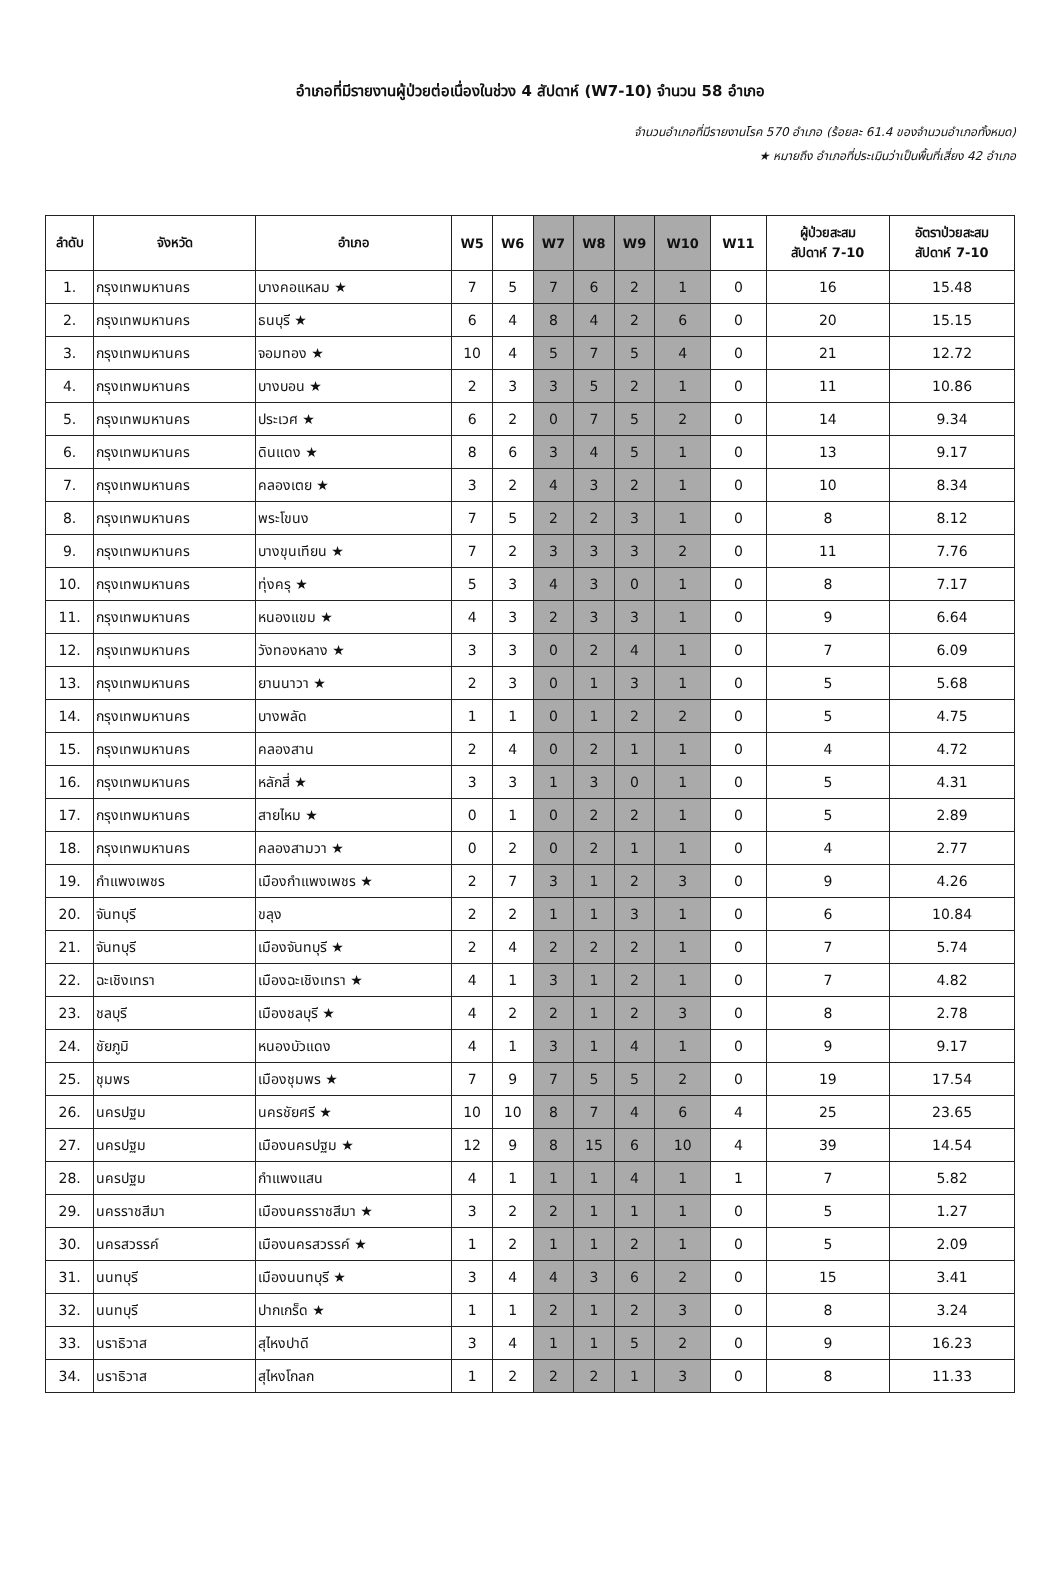อำเภอที่มีรายงานผู้ป่วยต่อเนื่องในช่วง 4 สัปดาห์ (W7-10) จำนวน 58 อำเภอ
จำนวนอำเภอที่มีรายงานโรค 570 อำเภอ (ร้อยละ 61.4 ของจำนวนอำเภอทั้งหมด)
★ หมายถึง อำเภอที่ประเมินว่าเป็นพื้นที่เสี่ยง 42 อำเภอ
| ลำดับ | จังหวัด | อำเภอ | W5 | W6 | W7 | W8 | W9 | W10 | W11 | ผู้ป่วยสะสม สัปดาห์ 7-10 | อัตราป่วยสะสม สัปดาห์ 7-10 |
| --- | --- | --- | --- | --- | --- | --- | --- | --- | --- | --- | --- |
| 1. | กรุงเทพมหานคร | บางคอแหลม ★ | 7 | 5 | 7 | 6 | 2 | 1 | 0 | 16 | 15.48 |
| 2. | กรุงเทพมหานคร | ธนบุรี ★ | 6 | 4 | 8 | 4 | 2 | 6 | 0 | 20 | 15.15 |
| 3. | กรุงเทพมหานคร | จอมทอง ★ | 10 | 4 | 5 | 7 | 5 | 4 | 0 | 21 | 12.72 |
| 4. | กรุงเทพมหานคร | บางบอน ★ | 2 | 3 | 3 | 5 | 2 | 1 | 0 | 11 | 10.86 |
| 5. | กรุงเทพมหานคร | ประเวศ ★ | 6 | 2 | 0 | 7 | 5 | 2 | 0 | 14 | 9.34 |
| 6. | กรุงเทพมหานคร | ดินแดง ★ | 8 | 6 | 3 | 4 | 5 | 1 | 0 | 13 | 9.17 |
| 7. | กรุงเทพมหานคร | คลองเตย ★ | 3 | 2 | 4 | 3 | 2 | 1 | 0 | 10 | 8.34 |
| 8. | กรุงเทพมหานคร | พระโขนง | 7 | 5 | 2 | 2 | 3 | 1 | 0 | 8 | 8.12 |
| 9. | กรุงเทพมหานคร | บางขุนเทียน ★ | 7 | 2 | 3 | 3 | 3 | 2 | 0 | 11 | 7.76 |
| 10. | กรุงเทพมหานคร | ทุ่งครุ ★ | 5 | 3 | 4 | 3 | 0 | 1 | 0 | 8 | 7.17 |
| 11. | กรุงเทพมหานคร | หนองแขม ★ | 4 | 3 | 2 | 3 | 3 | 1 | 0 | 9 | 6.64 |
| 12. | กรุงเทพมหานคร | วังทองหลาง ★ | 3 | 3 | 0 | 2 | 4 | 1 | 0 | 7 | 6.09 |
| 13. | กรุงเทพมหานคร | ยานนาวา ★ | 2 | 3 | 0 | 1 | 3 | 1 | 0 | 5 | 5.68 |
| 14. | กรุงเทพมหานคร | บางพลัด | 1 | 1 | 0 | 1 | 2 | 2 | 0 | 5 | 4.75 |
| 15. | กรุงเทพมหานคร | คลองสาน | 2 | 4 | 0 | 2 | 1 | 1 | 0 | 4 | 4.72 |
| 16. | กรุงเทพมหานคร | หลักสี่ ★ | 3 | 3 | 1 | 3 | 0 | 1 | 0 | 5 | 4.31 |
| 17. | กรุงเทพมหานคร | สายไหม ★ | 0 | 1 | 0 | 2 | 2 | 1 | 0 | 5 | 2.89 |
| 18. | กรุงเทพมหานคร | คลองสามวา ★ | 0 | 2 | 0 | 2 | 1 | 1 | 0 | 4 | 2.77 |
| 19. | กำแพงเพชร | เมืองกำแพงเพชร ★ | 2 | 7 | 3 | 1 | 2 | 3 | 0 | 9 | 4.26 |
| 20. | จันทบุรี | ขลุง | 2 | 2 | 1 | 1 | 3 | 1 | 0 | 6 | 10.84 |
| 21. | จันทบุรี | เมืองจันทบุรี ★ | 2 | 4 | 2 | 2 | 2 | 1 | 0 | 7 | 5.74 |
| 22. | ฉะเชิงเทรา | เมืองฉะเชิงเทรา ★ | 4 | 1 | 3 | 1 | 2 | 1 | 0 | 7 | 4.82 |
| 23. | ชลบุรี | เมืองชลบุรี ★ | 4 | 2 | 2 | 1 | 2 | 3 | 0 | 8 | 2.78 |
| 24. | ชัยภูมิ | หนองบัวแดง | 4 | 1 | 3 | 1 | 4 | 1 | 0 | 9 | 9.17 |
| 25. | ชุมพร | เมืองชุมพร ★ | 7 | 9 | 7 | 5 | 5 | 2 | 0 | 19 | 17.54 |
| 26. | นครปฐม | นครชัยศรี ★ | 10 | 10 | 8 | 7 | 4 | 6 | 4 | 25 | 23.65 |
| 27. | นครปฐม | เมืองนครปฐม ★ | 12 | 9 | 8 | 15 | 6 | 10 | 4 | 39 | 14.54 |
| 28. | นครปฐม | กำแพงแสน | 4 | 1 | 1 | 1 | 4 | 1 | 1 | 7 | 5.82 |
| 29. | นครราชสีมา | เมืองนครราชสีมา ★ | 3 | 2 | 2 | 1 | 1 | 1 | 0 | 5 | 1.27 |
| 30. | นครสวรรค์ | เมืองนครสวรรค์ ★ | 1 | 2 | 1 | 1 | 2 | 1 | 0 | 5 | 2.09 |
| 31. | นนทบุรี | เมืองนนทบุรี ★ | 3 | 4 | 4 | 3 | 6 | 2 | 0 | 15 | 3.41 |
| 32. | นนทบุรี | ปากเกร็ด ★ | 1 | 1 | 2 | 1 | 2 | 3 | 0 | 8 | 3.24 |
| 33. | นราธิวาส | สุไหงปาดี | 3 | 4 | 1 | 1 | 5 | 2 | 0 | 9 | 16.23 |
| 34. | นราธิวาส | สุไหงโกลก | 1 | 2 | 2 | 2 | 1 | 3 | 0 | 8 | 11.33 |